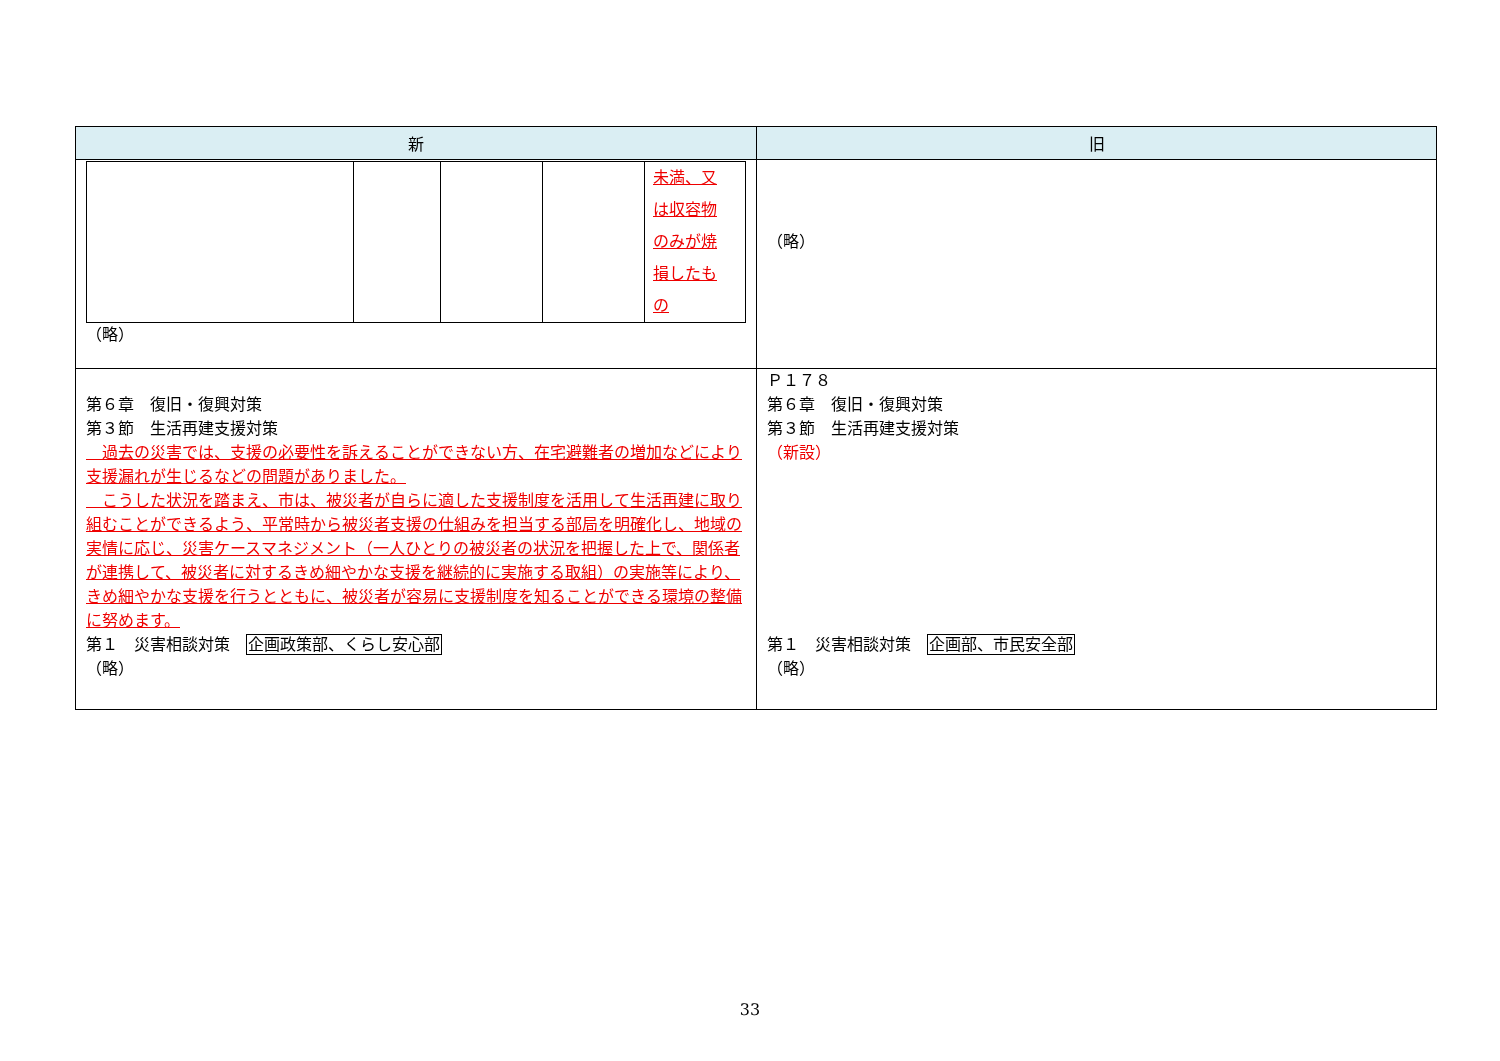| 新 | 旧 |
| --- | --- |
| / / / / / 未満、又 は収容物 のみが焼 損したも の / （略） | （略） |
| 第６章 復旧・復興対策 第３節 生活再建支援対策 過去の災害では、支援の必要性を訴えることができない方、在宅避難者の増加などにより支援漏れが生じるなどの問題がありました。 こうした状況を踏まえ、市は、被災者が自らに適した支援制度を活用して生活再建に取り組むことができるよう、平常時から被災者支援の仕組みを担当する部局を明確化し、地域の実情に応じ、災害ケースマネジメント（一人ひとりの被災者の状況を把握した上で、関係者が連携して、被災者に対するきめ細やかな支援を継続的に実施する取組）の実施等により、きめ細やかな支援を行うとともに、被災者が容易に支援制度を知ることができる環境の整備に努めます。 第１ 災害相談対策 企画政策部、くらし安心部 （略） | Ｐ１７８ 第６章 復旧・復興対策 第３節 生活再建支援対策 （新設） 第１ 災害相談対策 企画部、市民安全部 （略） |
33